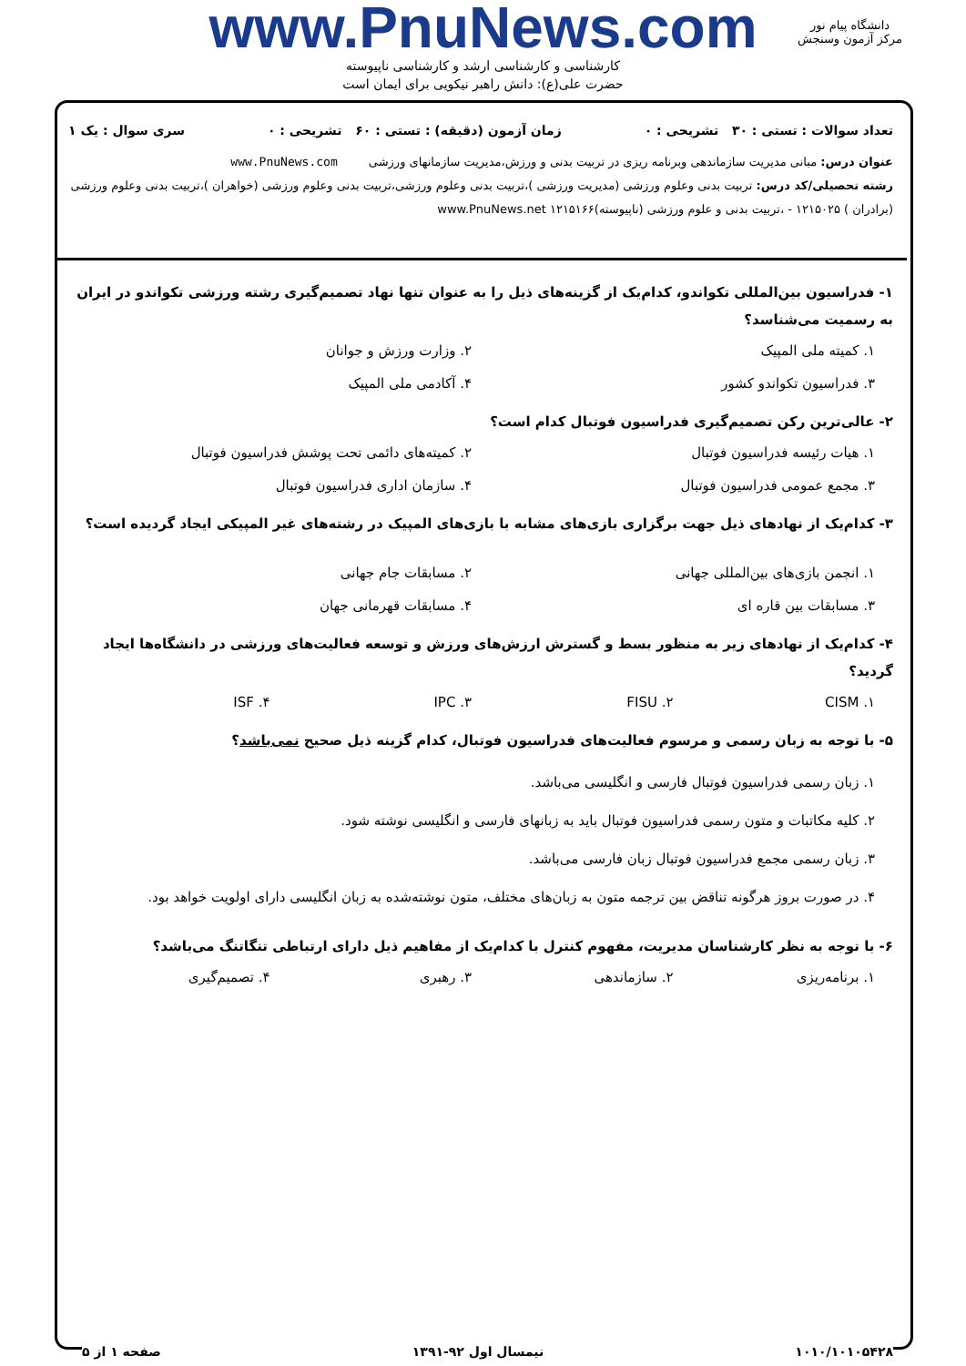www.PnuNews.com
کارشناسی و کارشناسی ارشد و کارشناسی ناپیوسته
حضرت علی(ع): دانش راهبر نیکویی برای ایمان است
دانشگاه پیام نور
مرکز آزمون وسنجش
تعداد سوالات : تستی : ۳۰ تشریحی : ۰ زمان آزمون (دقیقه) : تستی : ۶۰ تشریحی : ۰ سری سوال : یک ۱
عنوان درس: مبانی مدیریت سازماندهی وبرنامه ریزی در تربیت بدنی و ورزش،مدیریت سازمانهای ورزشی www.PnuNews.com
رشته تحصیلی/کد درس: تربیت بدنی وعلوم ورزشی (مدیریت ورزشی )،تربیت بدنی وعلوم ورزشی،تربیت بدنی وعلوم ورزشی (خواهران )،تربیت بدنی وعلوم ورزشی (برادران ) ۱۲۱۵۰۲۵ - ،تربیت بدنی و علوم ورزشی (ناپیوسته)۱۲۱۵۱۶۶ www.PnuNews.net
۱- فدراسیون بین‌المللی تکواندو، کدام‌یک از گزینه‌های ذیل را به عنوان تنها نهاد تصمیم‌گیری رشته ورزشی تکواندو در ایران به رسمیت می‌شناسد؟
۱. کمیته ملی المپیک ۲. وزارت ورزش و جوانان ۳. فدراسیون تکواندو کشور ۴. آکادمی ملی المپیک
۲- عالی‌ترین رکن تصمیم‌گیری فدراسیون فوتبال کدام است؟
۱. هیات رئیسه فدراسیون فوتبال ۲. کمیته‌های دائمی تحت پوشش فدراسیون فوتبال ۳. مجمع عمومی فدراسیون فوتبال ۴. سازمان اداری فدراسیون فوتبال
۳- کدام‌یک از نهادهای ذیل جهت برگزاری بازی‌های مشابه با بازی‌های المپیک در رشته‌های غیر المپیکی ایجاد گردیده است؟
۱. انجمن بازی‌های بین‌المللی جهانی ۲. مسابقات جام جهانی ۳. مسابقات بین قاره ای ۴. مسابقات قهرمانی جهان
۴- کدام‌یک از نهادهای زیر به منظور بسط و گسترش ارزش‌های ورزش و توسعه فعالیت‌های ورزشی در دانشگاه‌ها ایجاد گردید؟
۱. CISM ۲. FISU ۳. IPC ۴. ISF
۵- با توجه به زبان رسمی و مرسوم فعالیت‌های فدراسیون فوتبال، کدام گزینه ذیل صحیح نمی‌باشد؟
۱. زبان رسمی فدراسیون فوتبال فارسی و انگلیسی می‌باشد.
۲. کلیه مکاتبات و متون رسمی فدراسیون فوتبال باید به زبانهای فارسی و انگلیسی نوشته شود.
۳. زبان رسمی مجمع فدراسیون فوتبال زبان فارسی می‌باشد.
۴. در صورت بروز هرگونه تناقض بین ترجمه متون به زبان‌های مختلف، متون نوشته‌شده به زبان انگلیسی دارای اولویت خواهد بود.
۶- با توجه به نظر کارشناسان مدیریت، مفهوم کنترل با کدام‌یک از مفاهیم ذیل دارای ارتباطی تنگاتنگ می‌باشد؟
۱. برنامه‌ریزی ۲. سازماندهی ۳. رهبری ۴. تصمیم‌گیری
۱۰۱۰/۱۰۱۰۵۴۲۸ نیمسال اول ۹۲-۱۳۹۱ صفحه ۱ از ۵